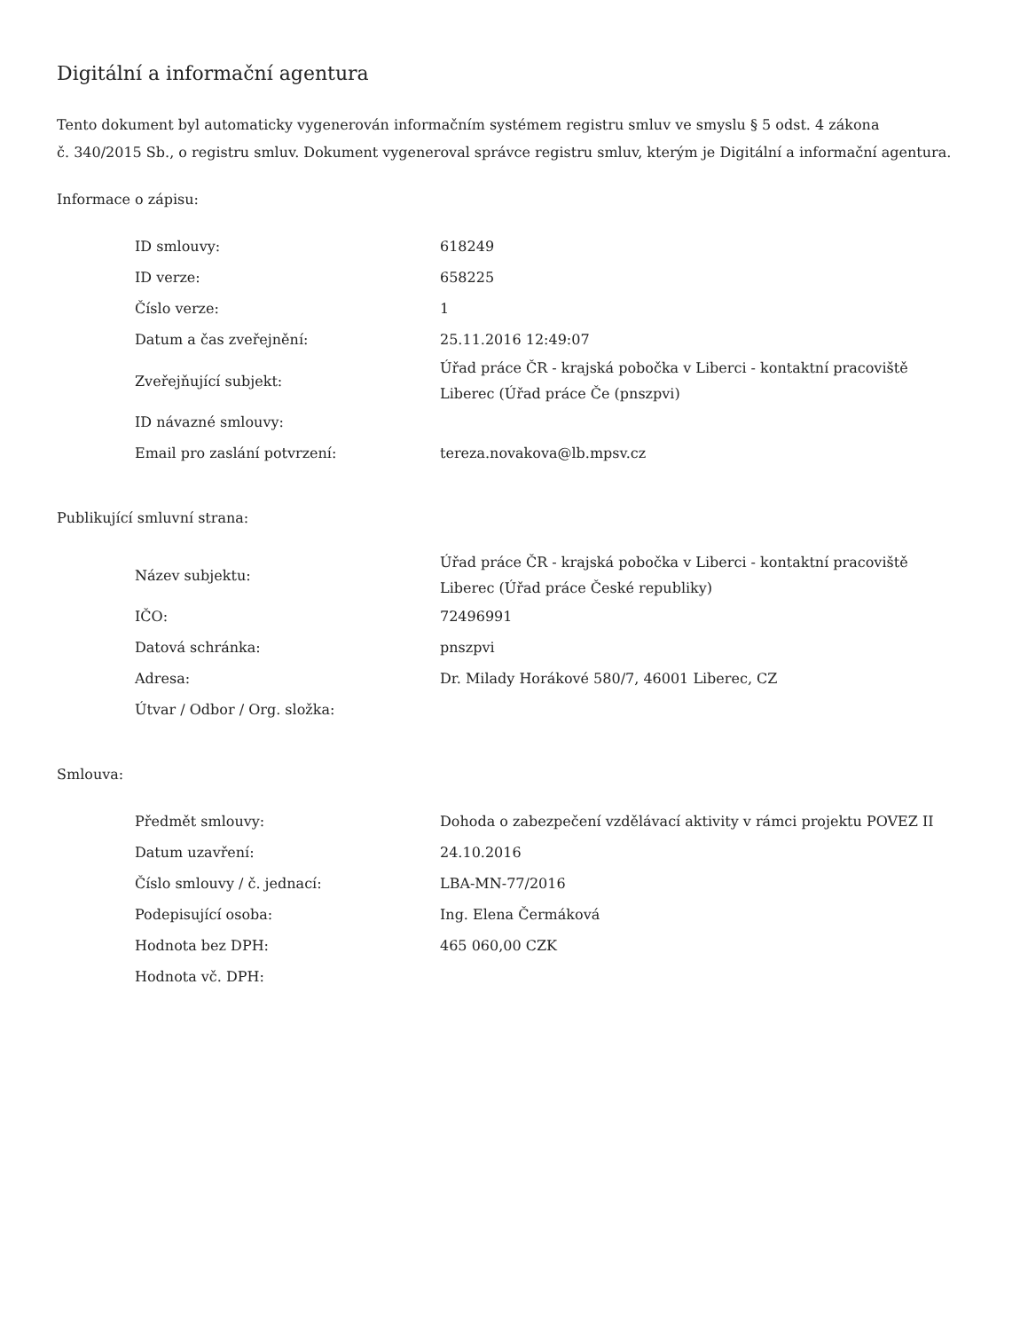Digitální a informační agentura
Tento dokument byl automaticky vygenerován informačním systémem registru smluv ve smyslu § 5 odst. 4 zákona
č. 340/2015 Sb., o registru smluv. Dokument vygeneroval správce registru smluv, kterým je Digitální a informační agentura.
Informace o zápisu:
| ID smlouvy: | 618249 |
| ID verze: | 658225 |
| Číslo verze: | 1 |
| Datum a čas zveřejnění: | 25.11.2016 12:49:07 |
| Zveřejňující subjekt: | Úřad práce ČR - krajská pobočka v Liberci - kontaktní pracoviště Liberec (Úřad práce Če (pnszpvi) |
| ID návazné smlouvy: | |
| Email pro zaslání potvrzení: | tereza.novakova@lb.mpsv.cz |
Publikující smluvní strana:
| Název subjektu: | Úřad práce ČR - krajská pobočka v Liberci - kontaktní pracoviště Liberec (Úřad práce České republiky) |
| IČO: | 72496991 |
| Datová schránka: | pnszpvi |
| Adresa: | Dr. Milady Horákové 580/7, 46001 Liberec, CZ |
| Útvar / Odbor / Org. složka: | |
Smlouva:
| Předmět smlouvy: | Dohoda o zabezpečení vzdělávací aktivity v rámci projektu POVEZ II |
| Datum uzavření: | 24.10.2016 |
| Číslo smlouvy / č. jednací: | LBA-MN-77/2016 |
| Podepisující osoba: | Ing. Elena Čermáková |
| Hodnota bez DPH: | 465 060,00 CZK |
| Hodnota vč. DPH: | |